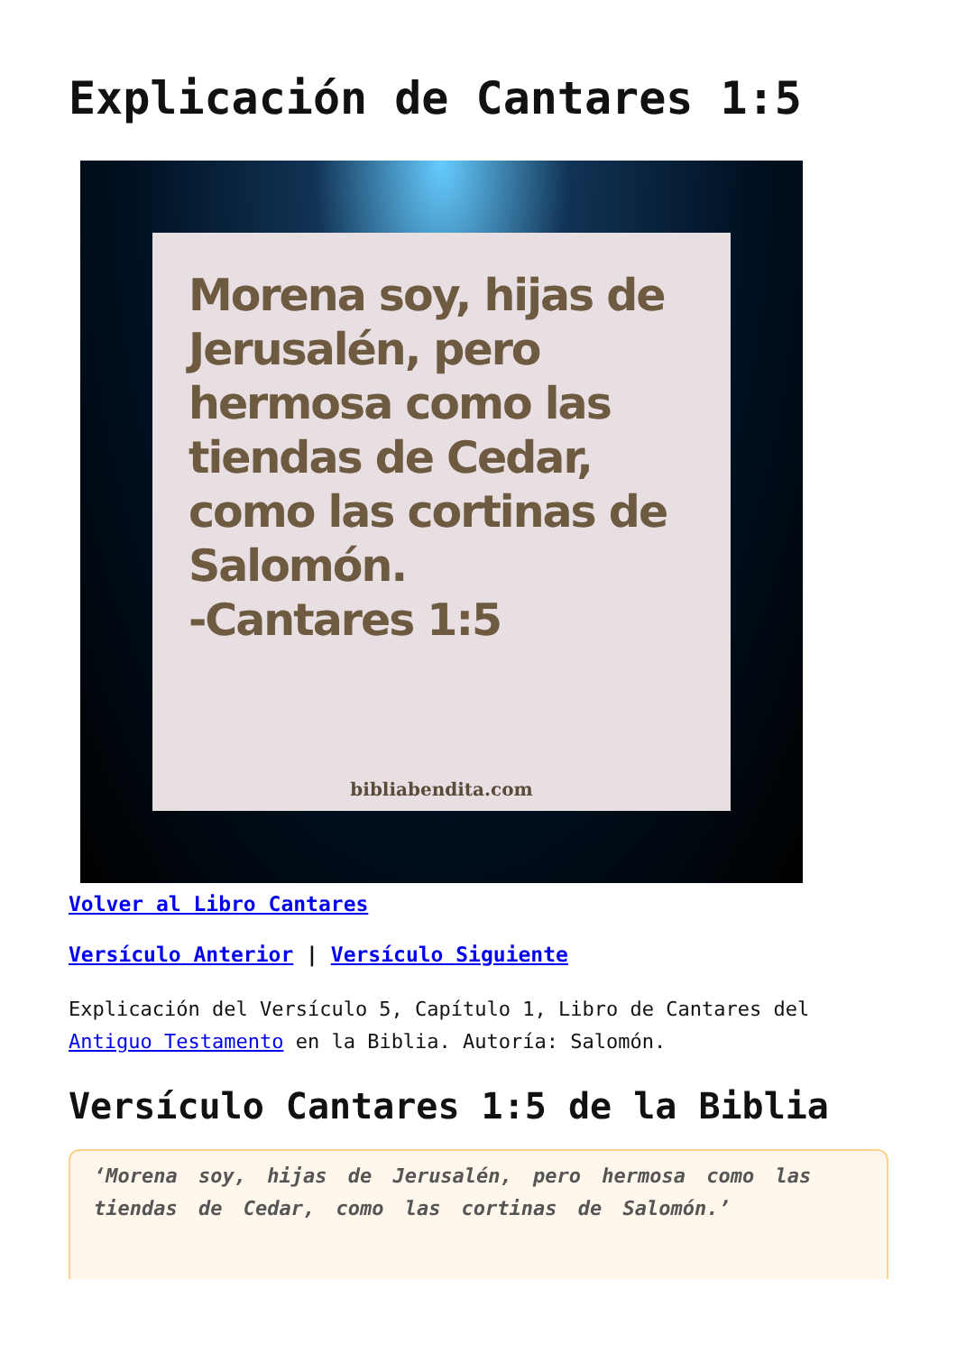Explicación de Cantares 1:5
Morena soy, hijas de Jerusalén, pero hermosa como las tiendas de Cedar, como las cortinas de Salomón.
-Cantares 1:5
bibliabendita.com
Volver al Libro Cantares
Versículo Anterior | Versículo Siguiente
Explicación del Versículo 5, Capítulo 1, Libro de Cantares del Antiguo Testamento en la Biblia. Autoría: Salomón.
Versículo Cantares 1:5 de la Biblia
‘Morena soy, hijas de Jerusalén, pero hermosa como las tiendas de Cedar, como las cortinas de Salomón.’